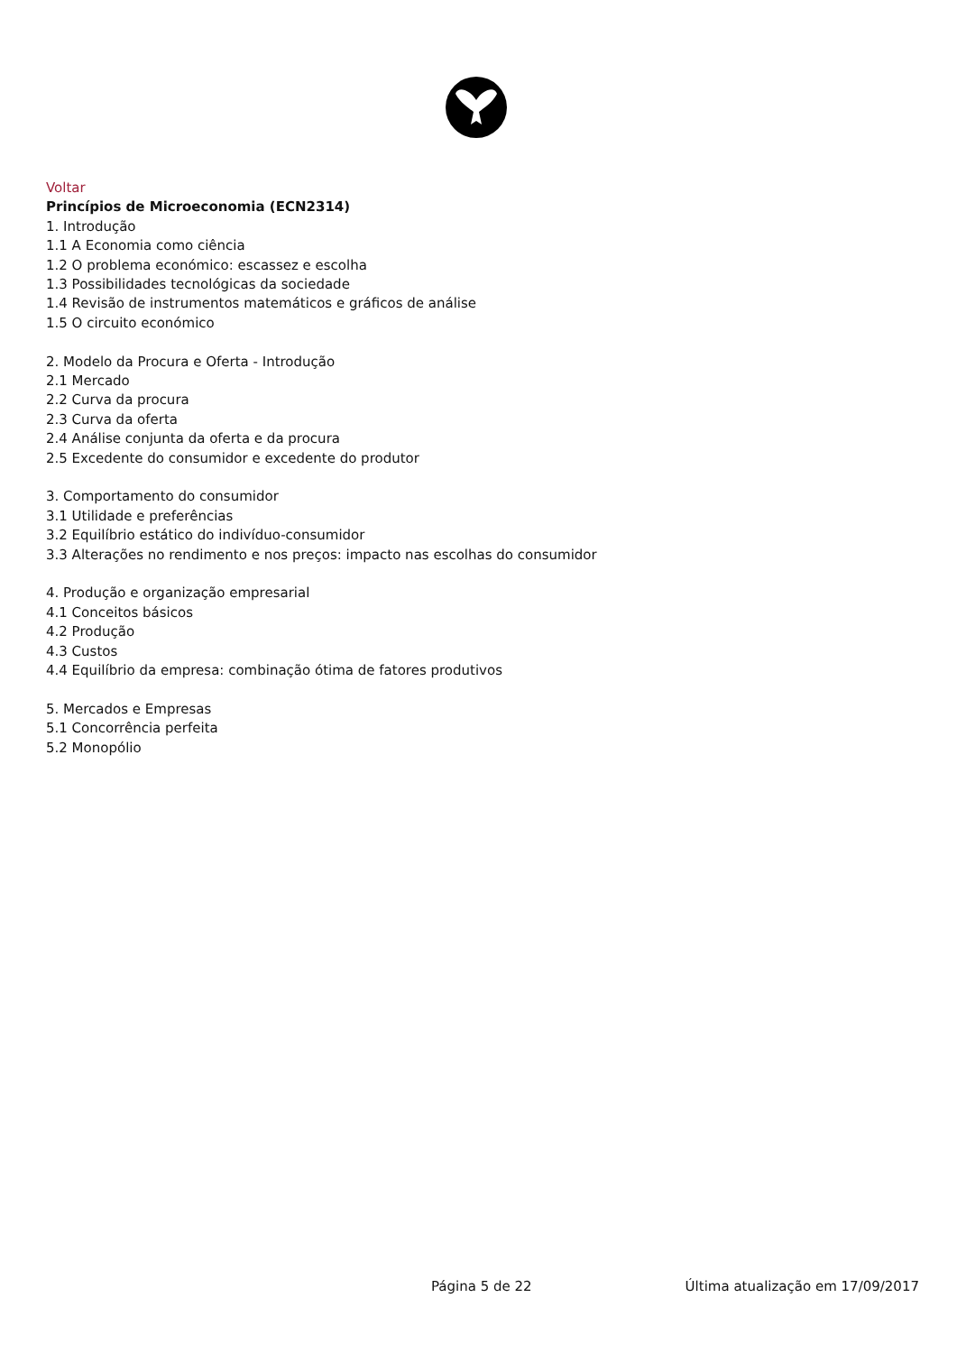Voltar
Princípios de Microeconomia (ECN2314)
1. Introdução
1.1 A Economia como ciência
1.2 O problema económico: escassez e escolha
1.3 Possibilidades tecnológicas da sociedade
1.4 Revisão de instrumentos matemáticos e gráficos de análise
1.5 O circuito económico
2. Modelo da Procura e Oferta - Introdução
2.1 Mercado
2.2 Curva da procura
2.3 Curva da oferta
2.4 Análise conjunta da oferta e da procura
2.5 Excedente do consumidor e excedente do produtor
3. Comportamento do consumidor
3.1 Utilidade e preferências
3.2 Equilíbrio estático do indivíduo-consumidor
3.3 Alterações no rendimento e nos preços: impacto nas escolhas do consumidor
4. Produção e organização empresarial
4.1 Conceitos básicos
4.2 Produção
4.3 Custos
4.4 Equilíbrio da empresa: combinação ótima de fatores produtivos
5. Mercados e Empresas
5.1 Concorrência perfeita
5.2 Monopólio
Página 5 de 22 Última atualização em 17/09/2017